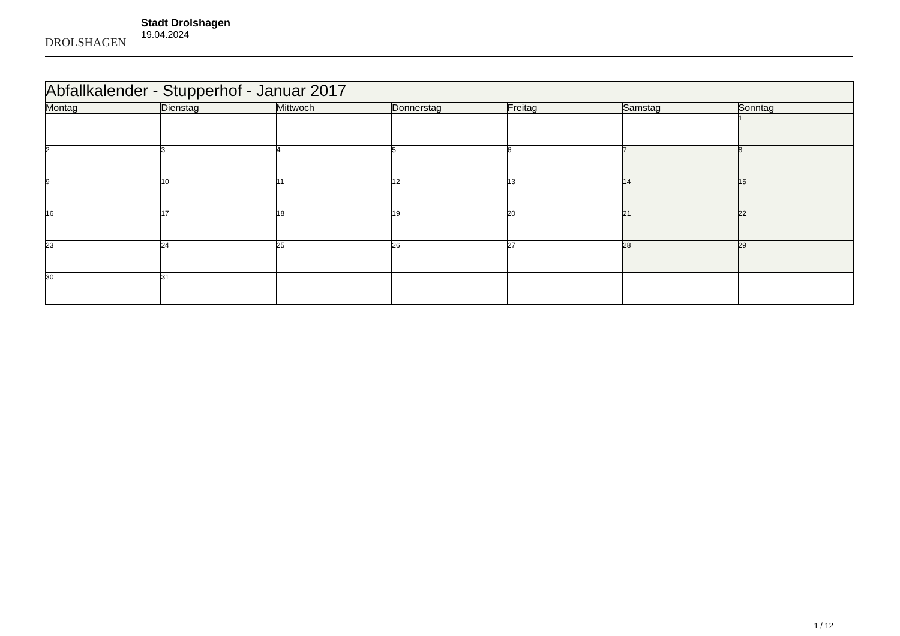DROLSHAGEN
Stadt Drolshagen
19.04.2024
| Abfallkalender - Stupperhof - Januar 2017 | | | | | | |
| --- | --- | --- | --- | --- | --- | --- |
| Montag | Dienstag | Mittwoch | Donnerstag | Freitag | Samstag | Sonntag |
| | | | | | | 1 |
| 2 | 3 | 4 | 5 | 6 | 7 | 8 |
| 9 | 10 | 11 | 12 | 13 | 14 | 15 |
| 16 | 17 | 18 | 19 | 20 | 21 | 22 |
| 23 | 24 | 25 | 26 | 27 | 28 | 29 |
| 30 | 31 | | | | | |
1 / 12